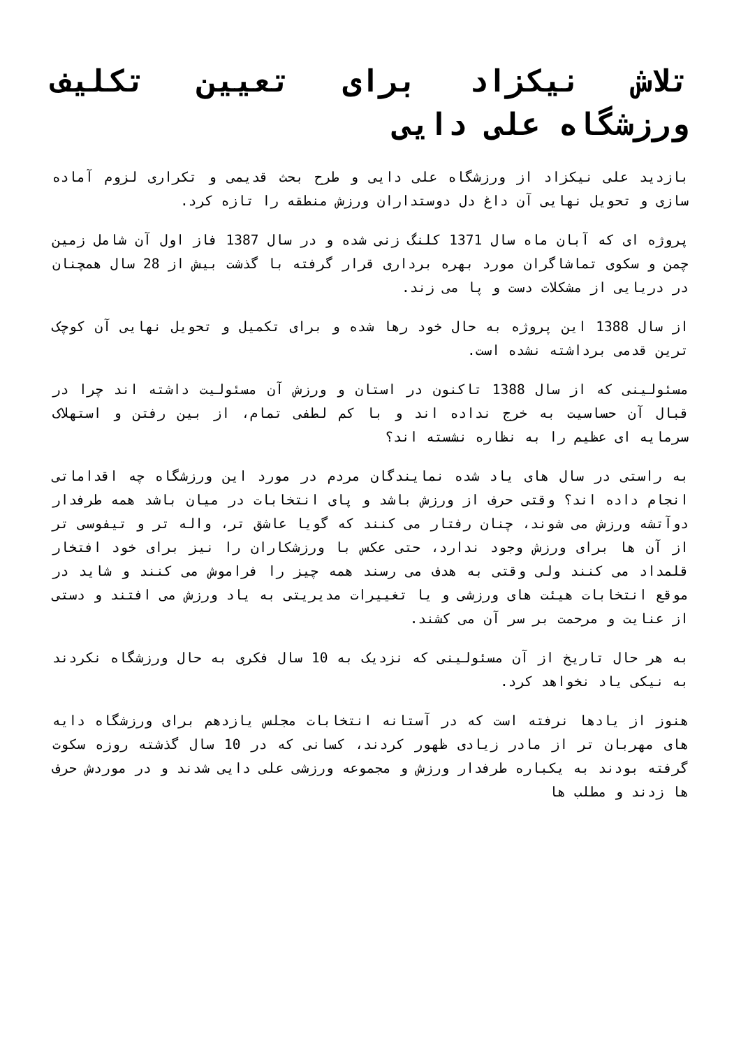تلاش نیکزاد برای تعیین تکلیف ورزشگاه علی دایی
بازدید علی نیکزاد از ورزشگاه علی دایی و طرح بحث قدیمی و تکراری لزوم آماده سازی و تحویل نهایی آن داغ دل دوستداران ورزش منطقه را تازه کرد.
پروژه ای که آبان ماه سال 1371 کلنگ زنی شده و در سال 1387 فاز اول آن شامل زمین چمن و سکوی تماشاگران مورد بهره برداری قرار گرفته با گذشت بیش از 28 سال همچنان در دریایی از مشکلات دست و پا می زند.
از سال 1388 این پروژه به حال خود رها شده و برای تکمیل و تحویل نهایی آن کوچک ترین قدمی برداشته نشده است.
مسئولینی که از سال 1388 تاکنون در استان و ورزش آن مسئولیت داشته اند چرا در قبال آن حساسیت به خرج نداده اند و با کم لطفی تمام، از بین رفتن و استهلاک سرمایه ای عظیم را به نظاره نشسته اند؟
به راستی در سال های یاد شده نمایندگان مردم در مورد این ورزشگاه چه اقداماتی انجام داده اند؟ وقتی حرف از ورزش باشد و پای انتخابات در میان باشد همه طرفدار دوآتشه ورزش می شوند، چنان رفتار می کنند که گویا عاشق تر، واله تر و تیفوسی تر از آن ها برای ورزش وجود ندارد، حتی عکس با ورزشکاران را نیز برای خود افتخار قلمداد می کنند ولی وقتی به هدف می رسند همه چیز را فراموش می کنند و شاید در موقع انتخابات هیئت های ورزشی و یا تغییرات مدیریتی به یاد ورزش می افتند و دستی از عنایت و مرحمت بر سر آن می کشند.
به هر حال تاریخ از آن مسئولینی که نزدیک به 10 سال فکری به حال ورزشگاه نکردند به نیکی یاد نخواهد کرد.
هنوز از یادها نرفته است که در آستانه انتخابات مجلس یازدهم برای ورزشگاه دایه های مهربان تر از مادر زیادی ظهور کردند، کسانی که در 10 سال گذشته روزه سکوت گرفته بودند به یکباره طرفدار ورزش و مجموعه ورزشی علی دایی شدند و در موردش حرف ها زدند و مطلب ها